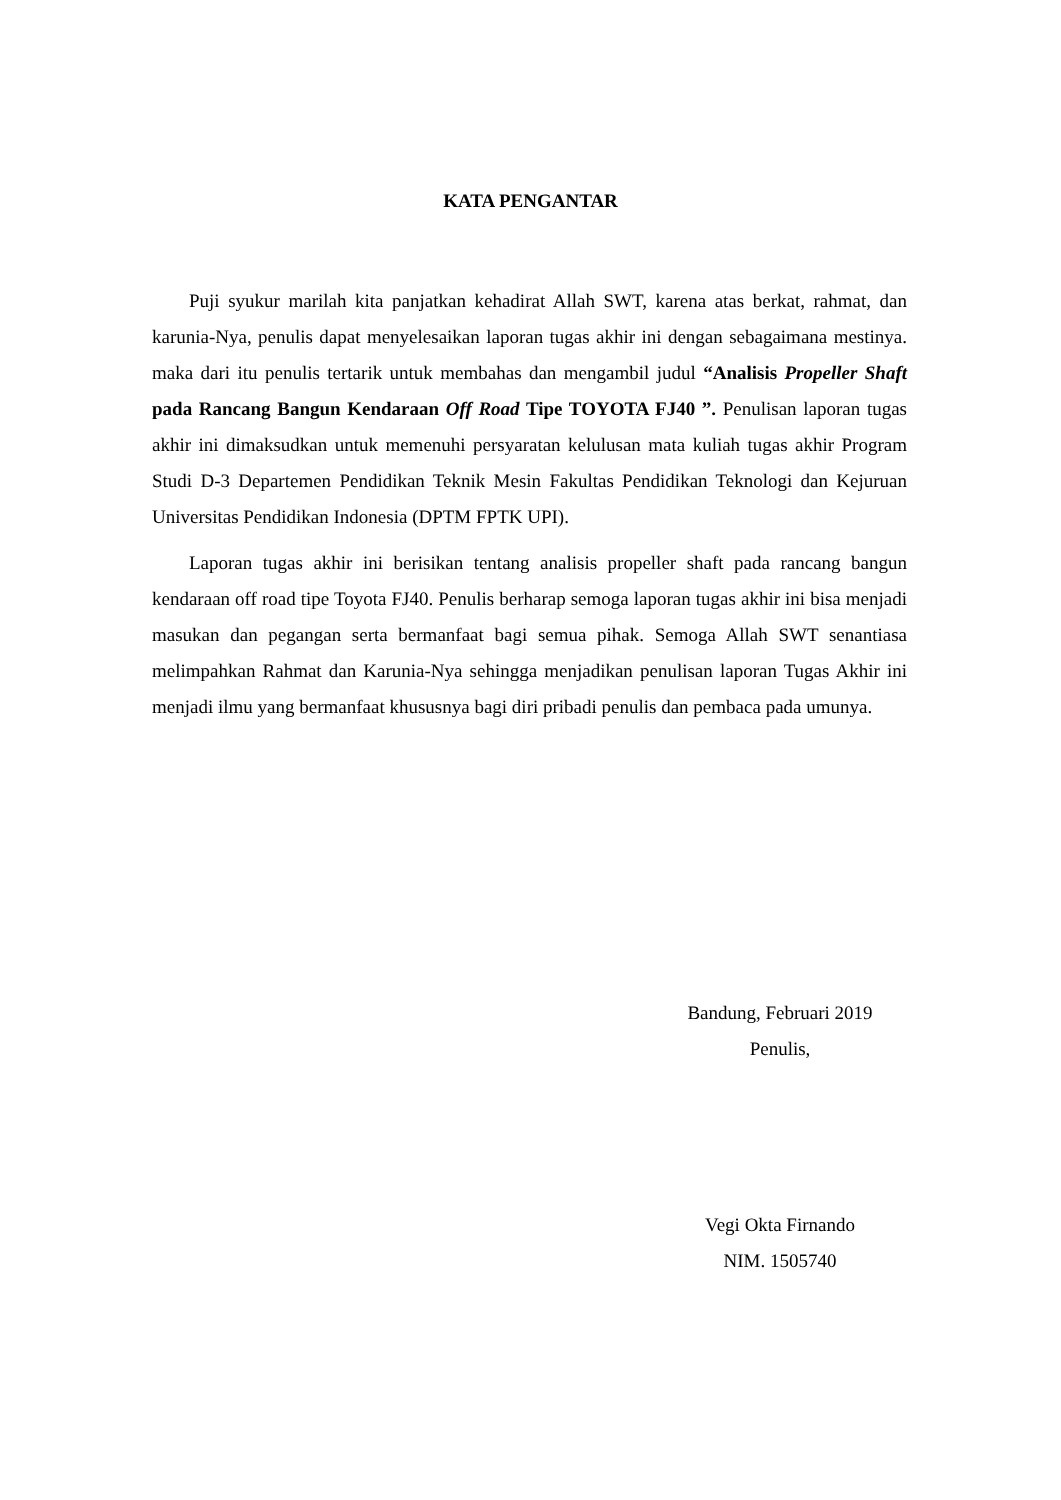KATA PENGANTAR
Puji syukur marilah kita panjatkan kehadirat Allah SWT, karena atas berkat, rahmat, dan karunia-Nya, penulis dapat menyelesaikan laporan tugas akhir ini dengan sebagaimana mestinya. maka dari itu penulis tertarik untuk membahas dan mengambil judul “Analisis Propeller Shaft pada Rancang Bangun Kendaraan Off Road Tipe TOYOTA FJ40 ”. Penulisan laporan tugas akhir ini dimaksudkan untuk memenuhi persyaratan kelulusan mata kuliah tugas akhir Program Studi D-3 Departemen Pendidikan Teknik Mesin Fakultas Pendidikan Teknologi dan Kejuruan Universitas Pendidikan Indonesia (DPTM FPTK UPI).
Laporan tugas akhir ini berisikan tentang analisis propeller shaft pada rancang bangun kendaraan off road tipe Toyota FJ40. Penulis berharap semoga laporan tugas akhir ini bisa menjadi masukan dan pegangan serta bermanfaat bagi semua pihak. Semoga Allah SWT senantiasa melimpahkan Rahmat dan Karunia-Nya sehingga menjadikan penulisan laporan Tugas Akhir ini menjadi ilmu yang bermanfaat khususnya bagi diri pribadi penulis dan pembaca pada umunya.
Bandung, Februari 2019
Penulis,
Vegi Okta Firnando
NIM. 1505740